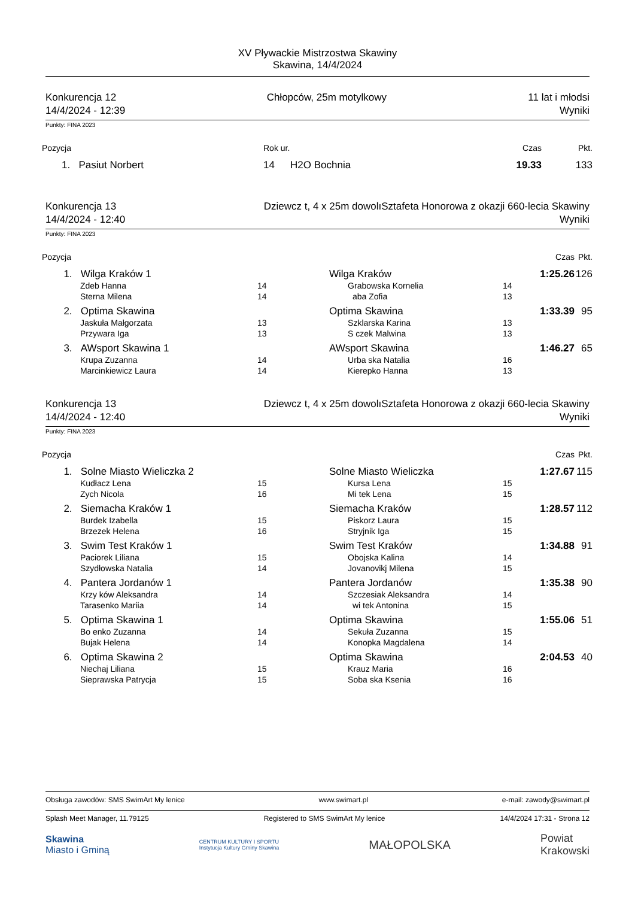XV Pływackie Mistrzostwa Skawiny
Skawina, 14/4/2024
Konkurencja 12
14/4/2024 - 12:39
Chłopców, 25m motylkowy 11 lat i młodsi
Wyniki
Punkty: FINA 2023
| Pozycja | Rok ur. | | Czas | Pkt. |
| --- | --- | --- | --- | --- |
| 1. Pasiut Norbert | 14 | H2O Bochnia | 19.33 | 133 |
Konkurencja 13
14/4/2024 - 12:40
Dziewcz t, 4 x 25m dowolıSztafeta Honorowa z okazji 660-lecia Skawiny
Wyniki
Punkty: FINA 2023
| Pozycja | | | | | | Czas | Pkt. |
| --- | --- | --- | --- | --- | --- | --- | --- |
| 1. | Wilga Kraków 1 | | | Wilga Kraków | | 1:25.26 | 126 |
| | Zdeb Hanna | 14 | | Grabowska Kornelia | 14 | | |
| | Sterna Milena | 14 | | aba Zofia | 13 | | |
| 2. | Optima Skawina | | | Optima Skawina | | 1:33.39 | 95 |
| | Jaskuła Małgorzata | 13 | | Szklarska Karina | 13 | | |
| | Przywara Iga | 13 | | S czek Malwina | 13 | | |
| 3. | AWsport Skawina 1 | | | AWsport Skawina | | 1:46.27 | 65 |
| | Krupa Zuzanna | 14 | | Urba ska Natalia | 16 | | |
| | Marcinkiewicz Laura | 14 | | Kierepko Hanna | 13 | | |
Konkurencja 13
14/4/2024 - 12:40
Dziewcz t, 4 x 25m dowolıSztafeta Honorowa z okazji 660-lecia Skawiny
Wyniki
Punkty: FINA 2023
| Pozycja | | | | | | Czas | Pkt. |
| --- | --- | --- | --- | --- | --- | --- | --- |
| 1. | Solne Miasto Wieliczka 2 | | | Solne Miasto Wieliczka | | 1:27.67 | 115 |
| | Kudłacz Lena | 15 | | Kursa Lena | 15 | | |
| | Zych Nicola | 16 | | Mi tek Lena | 15 | | |
| 2. | Siemacha Kraków 1 | | | Siemacha Kraków | | 1:28.57 | 112 |
| | Burdek Izabella | 15 | | Piskorz Laura | 15 | | |
| | Brzezek Helena | 16 | | Stryjnik Iga | 15 | | |
| 3. | Swim Test Kraków 1 | | | Swim Test Kraków | | 1:34.88 | 91 |
| | Paciorek Liliana | 15 | | Obojska Kalina | 14 | | |
| | Szydłowska Natalia | 14 | | Jovanovikj Milena | 15 | | |
| 4. | Pantera Jordanów 1 | | | Pantera Jordanów | | 1:35.38 | 90 |
| | Krzy ków Aleksandra | 14 | | Szczesiak Aleksandra | 14 | | |
| | Tarasenko Mariia | 14 | | wi tek Antonina | 15 | | |
| 5. | Optima Skawina 1 | | | Optima Skawina | | 1:55.06 | 51 |
| | Bo enko Zuzanna | 14 | | Sekuła Zuzanna | 15 | | |
| | Bujak Helena | 14 | | Konopka Magdalena | 14 | | |
| 6. | Optima Skawina 2 | | | Optima Skawina | | 2:04.53 | 40 |
| | Niechaj Liliana | 15 | | Krauz Maria | 16 | | |
| | Sieprawska Patrycja | 15 | | Soba ska Ksenia | 16 | | |
Obsługa zawodów: SMS SwimArt My lenice www.swimart.pl e-mail: zawody@swimart.pl
Splash Meet Manager, 11.79125 Registered to SMS SwimArt My lenice 14/4/2024 17:31 - Strona 12
Skawina
Miasto i Gminą CENTRUM KULTURY I SPORTU
Instytucja Kultury Gminy Skawina MAŁOPOLSKA Powiat
Krakowski